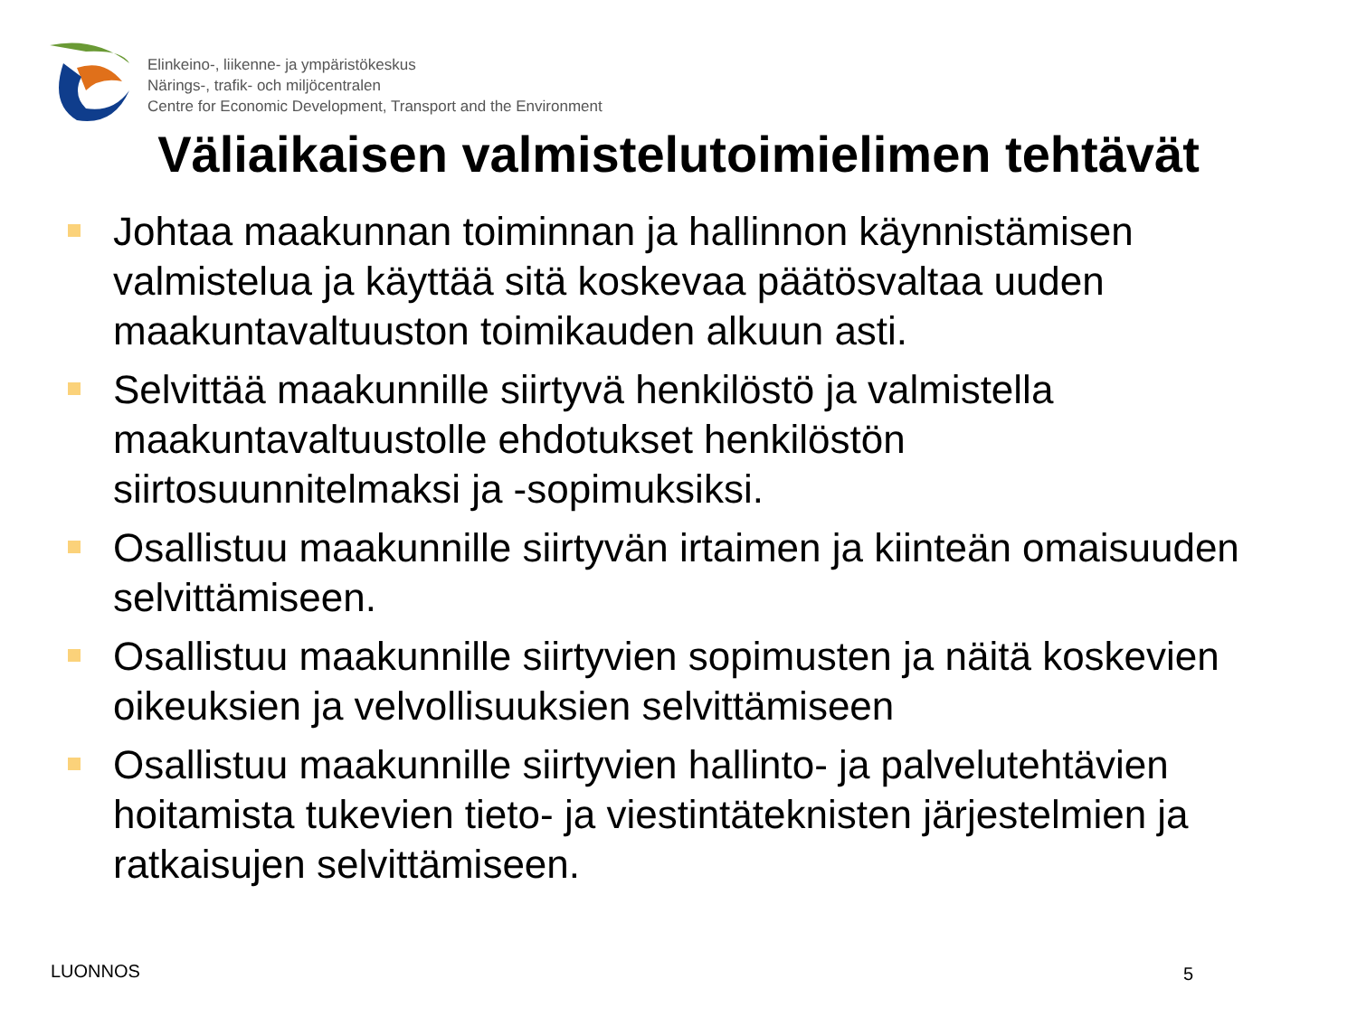Elinkeino-, liikenne- ja ympäristökeskus
Närings-, trafik- och miljöcentralen
Centre for Economic Development, Transport and the Environment
Väliaikaisen valmistelutoimielimen tehtävät
Johtaa maakunnan toiminnan ja hallinnon käynnistämisen valmistelua ja käyttää sitä koskevaa päätösvaltaa uuden maakuntavaltuuston toimikauden alkuun asti.
Selvittää maakunnille siirtyvä henkilöstö ja valmistella maakuntavaltuustolle ehdotukset henkilöstön siirtosuunnitelmaksi ja -sopimuksiksi.
Osallistuu maakunnille siirtyvän irtaimen ja kiinteän omaisuuden selvittämiseen.
Osallistuu maakunnille siirtyvien sopimusten ja näitä koskevien oikeuksien ja velvollisuuksien selvittämiseen
Osallistuu maakunnille siirtyvien hallinto- ja palvelutehtävien hoitamista tukevien tieto- ja viestintäteknisten järjestelmien ja ratkaisujen selvittämiseen.
LUONNOS 5